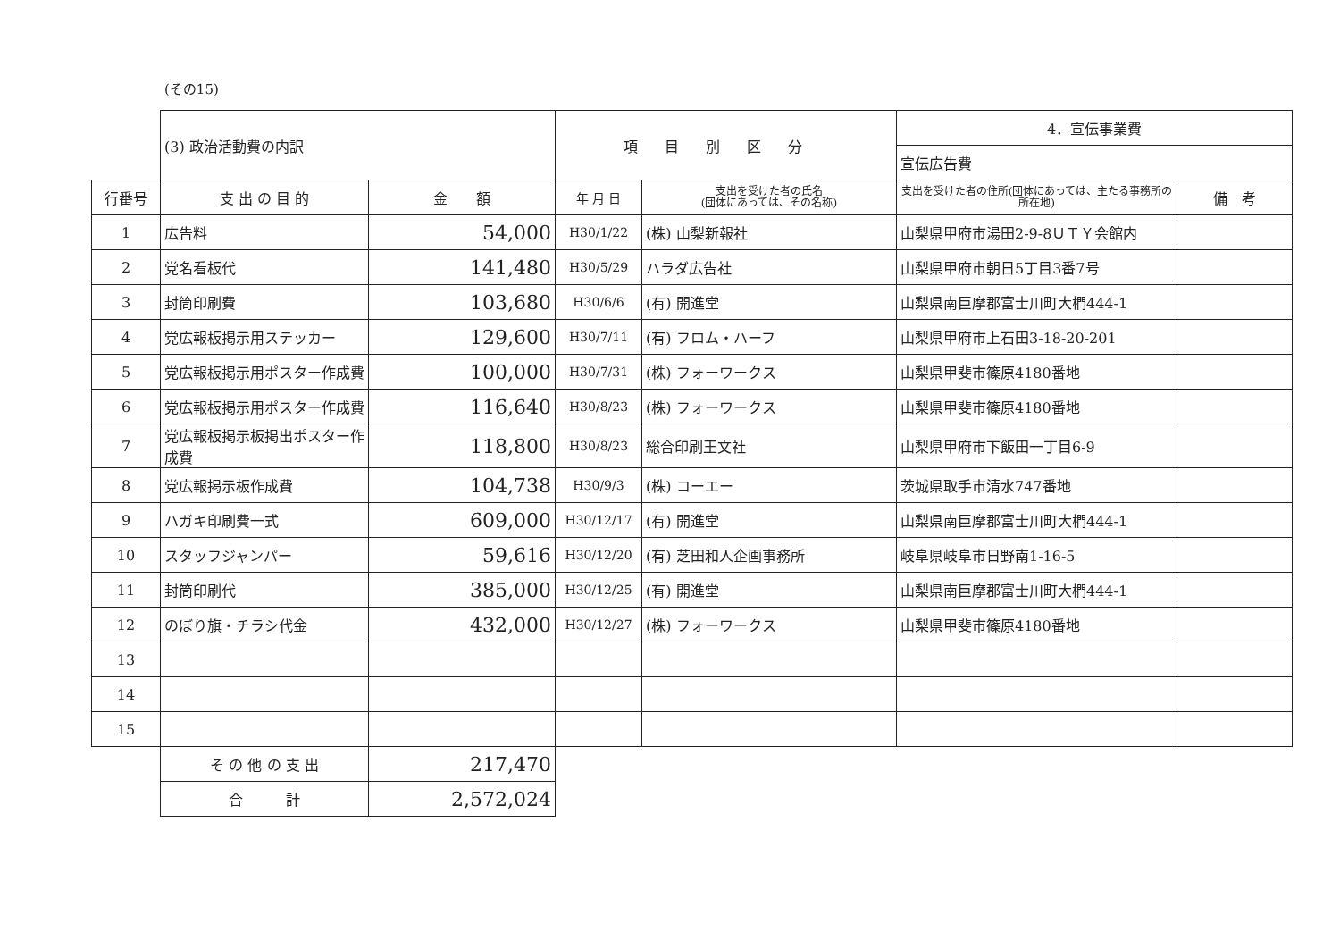(その15)
| | (3) 政治活動費の内訳 | | 項目別区分 | | 4．宣伝事業費 | |
| | | | | | 宣伝広告費 | |
| 行番号 | 支 出 の 目 的 | 金 額 | 年 月 日 | 支出を受けた者の氏名 (団体にあっては、その名称) | 支出を受けた者の住所(団体にあっては、主たる事務所の所在地) | 備 考 |
| 1 | 広告料 | 54,000 | H30/1/22 | (株) 山梨新報社 | 山梨県甲府市湯田2-9-8ＵＴＹ会館内 | |
| 2 | 党名看板代 | 141,480 | H30/5/29 | ハラダ広告社 | 山梨県甲府市朝日5丁目3番7号 | |
| 3 | 封筒印刷費 | 103,680 | H30/6/6 | (有) 開進堂 | 山梨県南巨摩郡富士川町大椚444-1 | |
| 4 | 党広報板掲示用ステッカー | 129,600 | H30/7/11 | (有) フロム・ハーフ | 山梨県甲府市上石田3-18-20-201 | |
| 5 | 党広報板掲示用ポスター作成費 | 100,000 | H30/7/31 | (株) フォーワークス | 山梨県甲斐市篠原4180番地 | |
| 6 | 党広報板掲示用ポスター作成費 | 116,640 | H30/8/23 | (株) フォーワークス | 山梨県甲斐市篠原4180番地 | |
| 7 | 党広報板掲示板掲出ポスター作成費 | 118,800 | H30/8/23 | 総合印刷王文社 | 山梨県甲府市下飯田一丁目6-9 | |
| 8 | 党広報掲示板作成費 | 104,738 | H30/9/3 | (株) コーエー | 茨城県取手市清水747番地 | |
| 9 | ハガキ印刷費一式 | 609,000 | H30/12/17 | (有) 開進堂 | 山梨県南巨摩郡富士川町大椚444-1 | |
| 10 | スタッフジャンパー | 59,616 | H30/12/20 | (有) 芝田和人企画事務所 | 岐阜県岐阜市日野南1-16-5 | |
| 11 | 封筒印刷代 | 385,000 | H30/12/25 | (有) 開進堂 | 山梨県南巨摩郡富士川町大椚444-1 | |
| 12 | のぼり旗・チラシ代金 | 432,000 | H30/12/27 | (株) フォーワークス | 山梨県甲斐市篠原4180番地 | |
| 13 | | | | | | |
| 14 | | | | | | |
| 15 | | | | | | |
| | そ の 他 の 支 出 | 217,470 | | | | |
| | 合 計 | 2,572,024 | | | | |